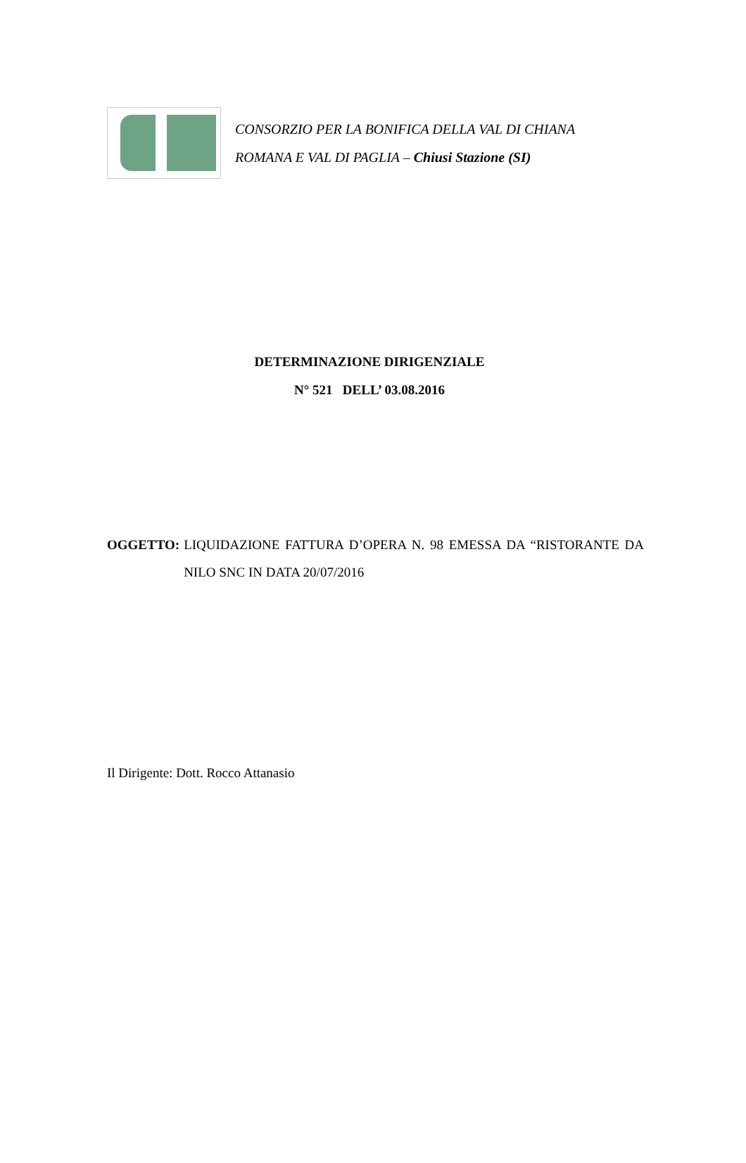CONSORZIO PER LA BONIFICA DELLA VAL DI CHIANA
ROMANA E VAL DI PAGLIA – Chiusi Stazione (SI)
DETERMINAZIONE DIRIGENZIALE
N° 521 DELL’ 03.08.2016
OGGETTO: LIQUIDAZIONE FATTURA D’OPERA N. 98 EMESSA DA “RISTORANTE DA NILO SNC IN DATA 20/07/2016
Il Dirigente: Dott. Rocco Attanasio